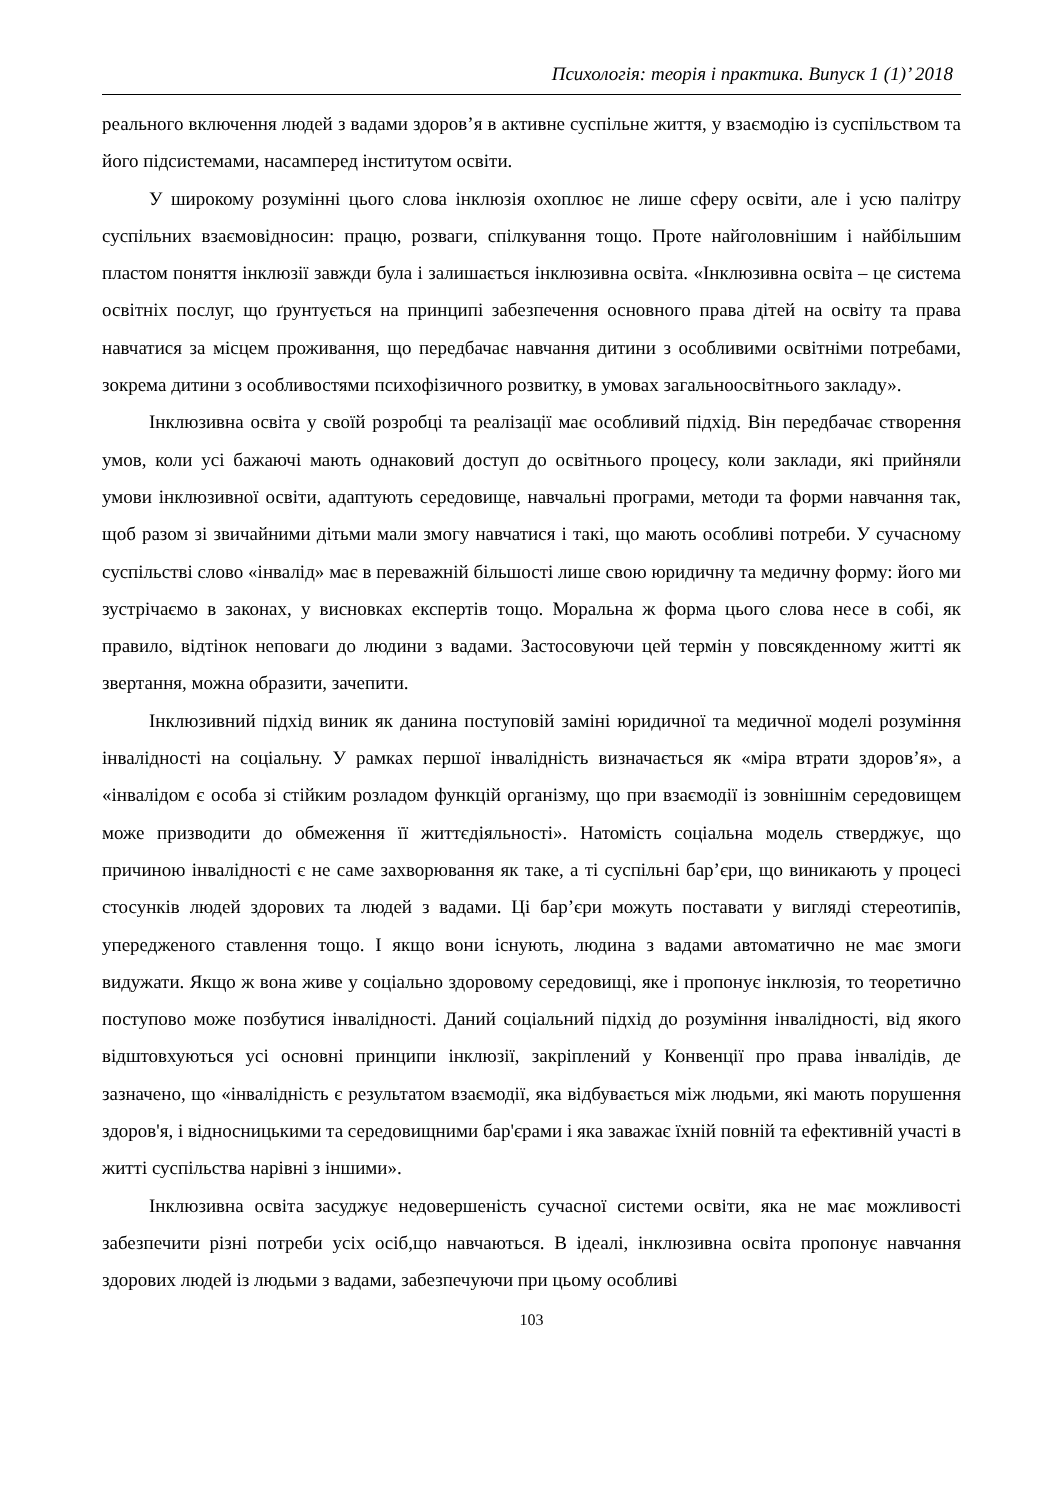Психологія: теорія і практика. Випуск 1 (1)’ 2018
реального включення людей з вадами здоров’я в активне суспільне життя, у взаємодію із суспільством та його підсистемами, насамперед інститутом освіти.
У широкому розумінні цього слова інклюзія охоплює не лише сферу освіти, але і усю палітру суспільних взаємовідносин: працю, розваги, спілкування тощо. Проте найголовнішим і найбільшим пластом поняття інклюзії завжди була і залишається інклюзивна освіта. «Інклюзивна освіта – це система освітніх послуг, що ґрунтується на принципі забезпечення основного права дітей на освіту та права навчатися за місцем проживання, що передбачає навчання дитини з особливими освітніми потребами, зокрема дитини з особливостями психофізичного розвитку, в умовах загальноосвітнього закладу».
Інклюзивна освіта у своїй розробці та реалізації має особливий підхід. Він передбачає створення умов, коли усі бажаючі мають однаковий доступ до освітнього процесу, коли заклади, які прийняли умови інклюзивної освіти, адаптують середовище, навчальні програми, методи та форми навчання так, щоб разом зі звичайними дітьми мали змогу навчатися і такі, що мають особливі потреби. У сучасному суспільстві слово «інвалід» має в переважній більшості лише свою юридичну та медичну форму: його ми зустрічаємо в законах, у висновках експертів тощо. Моральна ж форма цього слова несе в собі, як правило, відтінок неповаги до людини з вадами. Застосовуючи цей термін у повсякденному житті як звертання, можна образити, зачепити.
Інклюзивний підхід виник як данина поступовій заміні юридичної та медичної моделі розуміння інвалідності на соціальну. У рамках першої інвалідність визначається як «міра втрати здоров’я», а «інвалідом є особа зі стійким розладом функцій організму, що при взаємодії із зовнішнім середовищем може призводити до обмеження її життєдіяльності». Натомість соціальна модель стверджує, що причиною інвалідності є не саме захворювання як таке, а ті суспільні бар’єри, що виникають у процесі стосунків людей здорових та людей з вадами. Ці бар’єри можуть поставати у вигляді стереотипів, упередженого ставлення тощо. І якщо вони існують, людина з вадами автоматично не має змоги видужати. Якщо ж вона живе у соціально здоровому середовищі, яке і пропонує інклюзія, то теоретично поступово може позбутися інвалідності. Даний соціальний підхід до розуміння інвалідності, від якого відштовхуються усі основні принципи інклюзії, закріплений у Конвенції про права інвалідів, де зазначено, що «інвалідність є результатом взаємодії, яка відбувається між людьми, які мають порушення здоров'я, і відносницькими та середовищними бар'єрами і яка заважає їхній повній та ефективній участі в житті суспільства нарівні з іншими».
Інклюзивна освіта засуджує недовершеність сучасної системи освіти, яка не має можливості забезпечити різні потреби усіх осіб,що навчаються. В ідеалі, інклюзивна освіта пропонує навчання здорових людей із людьми з вадами, забезпечуючи при цьому особливі
103